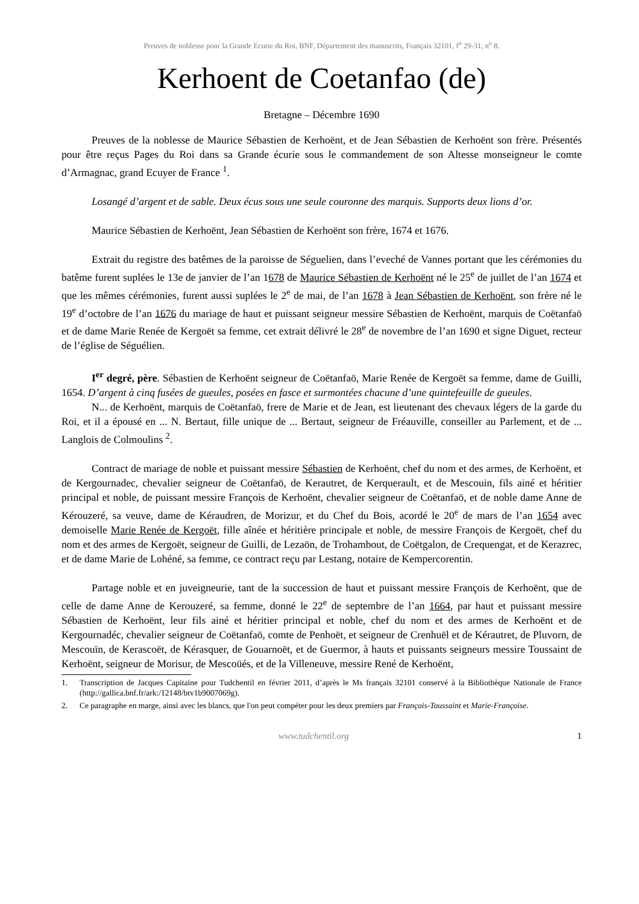Preuves de noblesse pour la Grande Ecurie du Roi, BNF, Département des manuscrits, Français 32101, f<sup>o</sup> 29-31, n<sup>o</sup> 8.
Kerhoent de Coetanfao (de)
Bretagne – Décembre 1690
Preuves de la noblesse de Maurice Sébastien de Kerhoënt, et de Jean Sébastien de Kerhoënt son frère. Présentés pour être reçus Pages du Roi dans sa Grande écurie sous le commandement de son Altesse monseigneur le comte d’Armagnac, grand Ecuyer de France <sup>1</sup>.
Losangé d’argent et de sable. Deux écus sous une seule couronne des marquis. Supports deux lions d’or.
Maurice Sébastien de Kerhoënt, Jean Sébastien de Kerhoënt son frère, 1674 et 1676.
Extrait du registre des batêmes de la paroisse de Séguelien, dans l’eveché de Vannes portant que les cérémonies du batême furent suplées le 13e de janvier de l’an 1678 de Maurice Sébastien de Kerhoënt né le 25<sup>e</sup> de juillet de l’an 1674 et que les mêmes cérémonies, furent aussi suplées le 2<sup>e</sup> de mai, de l’an 1678 à Jean Sébastien de Kerhoënt, son frère né le 19<sup>e</sup> d’octobre de l’an 1676 du mariage de haut et puissant seigneur messire Sébastien de Kerhoënt, marquis de Coëtanfaö et de dame Marie Renée de Kergoët sa femme, cet extrait délivré le 28<sup>e</sup> de novembre de l’an 1690 et signe Diguet, recteur de l’église de Séguélien.
I<sup>er</sup> degré, père. Sébastien de Kerhoënt seigneur de Coëtanfaö, Marie Renée de Kergoët sa femme, dame de Guilli, 1654. D’argent à cinq fusées de gueules, posées en fasce et surmontées chacune d’une quintefeuille de gueules.
N... de Kerhoënt, marquis de Coëtanfaö, frere de Marie et de Jean, est lieutenant des chevaux légers de la garde du Roi, et il a épousé en ... N. Bertaut, fille unique de ... Bertaut, seigneur de Fréauville, conseiller au Parlement, et de ... Langlois de Colmoulins <sup>2</sup>.
Contract de mariage de noble et puissant messire Sébastien de Kerhoënt, chef du nom et des armes, de Kerhoënt, et de Kergournadec, chevalier seigneur de Coëtanfaö, de Kerautret, de Kerquerault, et de Mescouin, fils ainé et héritier principal et noble, de puissant messire François de Kerhoënt, chevalier seigneur de Coëtanfaö, et de noble dame Anne de Kérouzeré, sa veuve, dame de Kéraudren, de Morizur, et du Chef du Bois, acordé le 20<sup>e</sup> de mars de l’an 1654 avec demoiselle Marie Renée de Kergoët, fille aînée et héritière principale et noble, de messire François de Kergoët, chef du nom et des armes de Kergoët, seigneur de Guilli, de Lezaön, de Trohambout, de Coëtgalon, de Crequengat, et de Kerazrec, et de dame Marie de Lohéné, sa femme, ce contract reçu par Lestang, notaire de Kempercorentin.
Partage noble et en juveigneurie, tant de la succession de haut et puissant messire François de Kerhoënt, que de celle de dame Anne de Kerouzeré, sa femme, donné le 22<sup>e</sup> de septembre de l’an 1664, par haut et puissant messire Sébastien de Kerhoënt, leur fils ainé et héritier principal et noble, chef du nom et des armes de Kerhoënt et de Kergournadéc, chevalier seigneur de Coëtanfaö, comte de Penhoët, et seigneur de Crenhuël et de Kérautret, de Pluvorn, de Mescouïn, de Kerascoët, de Kérasquer, de Gouarnoët, et de Guermor, à hauts et puissants seigneurs messire Toussaint de Kerhoënt, seigneur de Morisur, de Mescoüés, et de la Villeneuve, messire René de Kerhoënt,
1. Transcription de Jacques Capitaine pour Tudchentil en février 2011, d’après le Ms français 32101 conservé à la Bibliothèque Nationale de France (http://gallica.bnf.fr/ark:/12148/btv1b9007069g).
2. Ce paragraphe en marge, ainsi avec les blancs, que l'on peut compéter pour les deux premiers par François-Toussaint et Marie-Françoise.
www.tudchentil.org 1